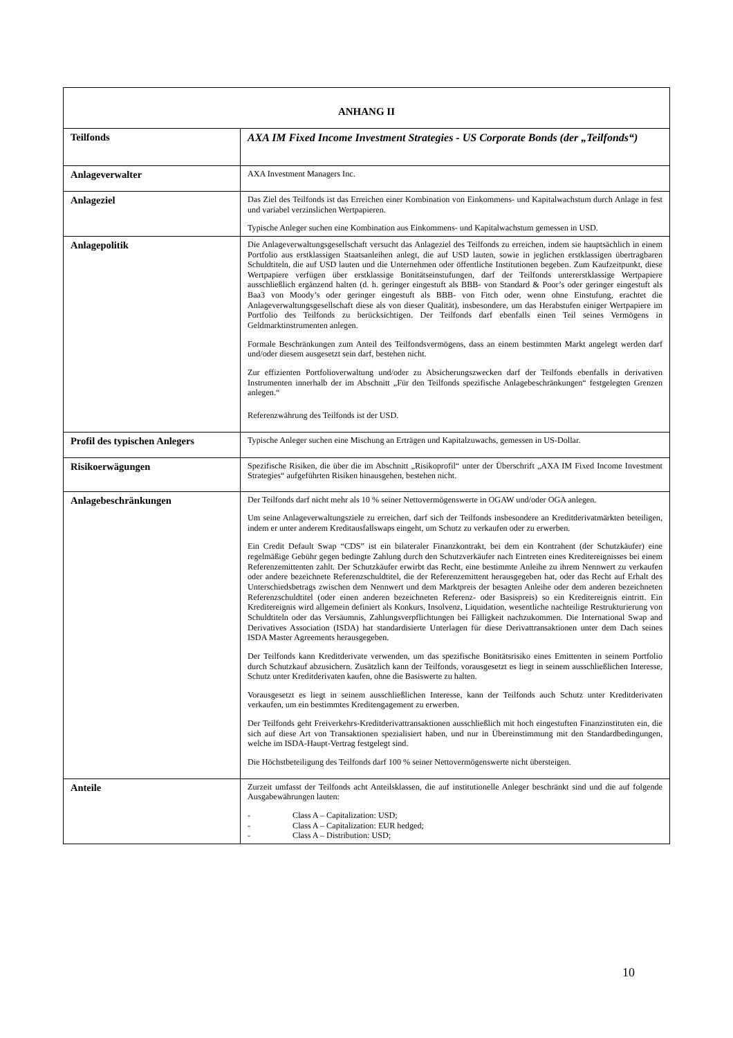| ANHANG II | |
| --- | --- |
| Teilfonds | AXA IM Fixed Income Investment Strategies - US Corporate Bonds (der „Teilfonds“) |
| Anlageverwalter | AXA Investment Managers Inc. |
| Anlageziel | Das Ziel des Teilfonds ist das Erreichen einer Kombination von Einkommens- und Kapitalwachstum durch Anlage in fest und variabel verzinslichen Wertpapieren. Typische Anleger suchen eine Kombination aus Einkommens- und Kapitalwachstum gemessen in USD. |
| Anlagepolitik | Die Anlageverwaltungsgesellschaft versucht das Anlageziel des Teilfonds zu erreichen, indem sie hauptsächlich in einem Portfolio aus erstklassigen Staatsanleihen anlegt, die auf USD lauten, sowie in jeglichen erstklassigen übertragbaren Schuldtiteln, die auf USD lauten und die Unternehmen oder öffentliche Institutionen begeben. Zum Kaufzeitpunkt, diese Wertpapiere verfügen über erstklassige Bonitätseinstufungen, darf der Teilfonds untererstklassige Wertpapiere ausschließlich ergänzend halten (d. h. geringer eingestuft als BBB- von Standard & Poor’s oder geringer eingestuft als Baa3 von Moody’s oder geringer eingestuft als BBB- von Fitch oder, wenn ohne Einstufung, erachtet die Anlageverwaltungsgesellschaft diese als von dieser Qualität), insbesondere, um das Herabstufen einiger Wertpapiere im Portfolio des Teilfonds zu berücksichtigen. Der Teilfonds darf ebenfalls einen Teil seines Vermögens in Geldmarktinstrumenten anlegen. Formale Beschränkungen zum Anteil des Teilfondsvermögens, dass an einem bestimmten Markt angelegt werden darf und/oder diesem ausgesetzt sein darf, bestehen nicht. Zur effizienten Portfolioverwaltung und/oder zu Absicherungszwecken darf der Teilfonds ebenfalls in derivativen Instrumenten innerhalb der im Abschnitt „Für den Teilfonds spezifische Anlagebeschränkungen“ festgelegten Grenzen anlegen.“ Referenzwährung des Teilfonds ist der USD. |
| Profil des typischen Anlegers | Typische Anleger suchen eine Mischung an Erträgen und Kapitalzuwachs, gemessen in US-Dollar. |
| Risikoerwägungen | Spezifische Risiken, die über die im Abschnitt „Risikoprofil“ unter der Überschrift „AXA IM Fixed Income Investment Strategies“ aufgeführten Risiken hinausgehen, bestehen nicht. |
| Anlagebeschränkungen | Der Teilfonds darf nicht mehr als 10 % seiner Nettovermögenswerte in OGAW und/oder OGA anlegen. Um seine Anlageverwaltungsziele zu erreichen, darf sich der Teilfonds insbesondere an Kreditderivatmärkten beteiligen, indem er unter anderem Kreditausfallswaps eingeht, um Schutz zu verkaufen oder zu erwerben. Ein Credit Default Swap “CDS” ist ein bilateraler Finanzkontrakt, bei dem ein Kontrahent (der Schutzkäufer) eine regelmäßige Gebühr gegen bedingte Zahlung durch den Schutzverkäufer nach Eintreten eines Kreditereignisses bei einem Referenzemittenten zahlt. Der Schutzkäufer erwirbt das Recht, eine bestimmte Anleihe zu ihrem Nennwert zu verkaufen oder andere bezeichnete Referenzschuldtitel, die der Referenzemittent herausgegeben hat, oder das Recht auf Erhalt des Unterschiedsbetrags zwischen dem Nennwert und dem Marktpreis der besagten Anleihe oder dem anderen bezeichneten Referenzschuldtitel (oder einen anderen bezeichneten Referenz- oder Basispreis) so ein Kreditereignis eintritt. Ein Kreditereignis wird allgemein definiert als Konkurs, Insolvenz, Liquidation, wesentliche nachteilige Restrukturierung von Schuldtiteln oder das Versäumnis, Zahlungsverpflichtungen bei Fälligkeit nachzukommen. Die International Swap and Derivatives Association (ISDA) hat standardisierte Unterlagen für diese Derivattransaktionen unter dem Dach seines ISDA Master Agreements herausgegeben. Der Teilfonds kann Kreditderivate verwenden, um das spezifische Bonitätsrisiko eines Emittenten in seinem Portfolio durch Schutzkauf abzusichern. Zusätzlich kann der Teilfonds, vorausgesetzt es liegt in seinem ausschließlichen Interesse, Schutz unter Kreditderivaten kaufen, ohne die Basiswerte zu halten. Vorausgesetzt es liegt in seinem ausschließlichen Interesse, kann der Teilfonds auch Schutz unter Kreditderivaten verkaufen, um ein bestimmtes Kreditengagement zu erwerben. Der Teilfonds geht Freiverkehrs-Kreditderivattransaktionen ausschließlich mit hoch eingestuften Finanzinstituten ein, die sich auf diese Art von Transaktionen spezialisiert haben, und nur in Übereinstimmung mit den Standardbedingungen, welche im ISDA-Haupt-Vertrag festgelegt sind. Die Höchstbeteiligung des Teilfonds darf 100 % seiner Nettovermögenswerte nicht übersteigen. |
| Anteile | Zurzeit umfasst der Teilfonds acht Anteilsklassen, die auf institutionelle Anleger beschränkt sind und die auf folgende Ausgabewährungen lauten: - Class A – Capitalization: USD; - Class A – Capitalization: EUR hedged; - Class A – Distribution: USD; |
10